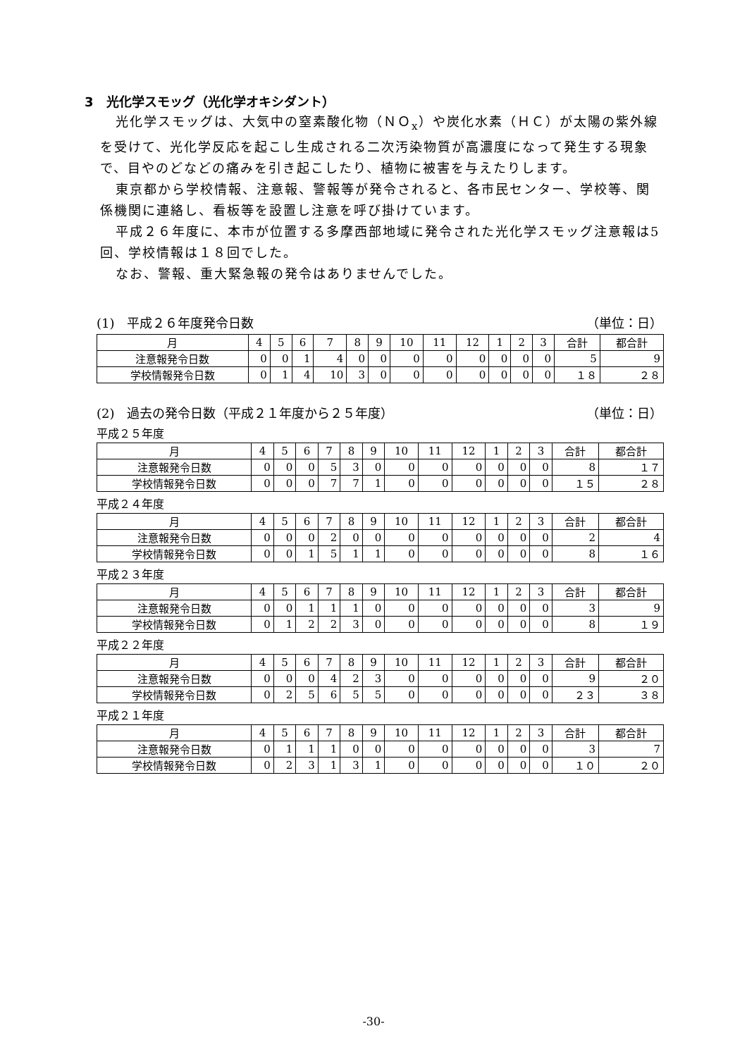3　光化学スモッグ（光化学オキシダント）
光化学スモッグは、大気中の窒素酸化物（ＮＯ<sub>x</sub>）や炭化水素（ＨＣ）が太陽の紫外線を受けて、光化学反応を起こし生成される二次汚染物質が高濃度になって発生する現象で、目やのどなどの痛みを引き起こしたり、植物に被害を与えたりします。
東京都から学校情報、注意報、警報等が発令されると、各市民センター、学校等、関係機関に連絡し、看板等を設置し注意を呼び掛けています。
平成２６年度に、本市が位置する多摩西部地域に発令された光化学スモッグ注意報は5回、学校情報は１８回でした。
なお、警報、重大緊急報の発令はありませんでした。
(1)　平成２６年度発令日数 （単位：日）
| 月 | 4 | 5 | 6 | 7 | 8 | 9 | 10 | 11 | 12 | 1 | 2 | 3 | 合計 | 都合計 |
| --- | --- | --- | --- | --- | --- | --- | --- | --- | --- | --- | --- | --- | --- | --- |
| 注意報発令日数 | 0 | 0 | 1 | 4 | 0 | 0 | 0 | 0 | 0 | 0 | 0 | 0 | 5 | 9 |
| 学校情報発令日数 | 0 | 1 | 4 | 10 | 3 | 0 | 0 | 0 | 0 | 0 | 0 | 0 | １８ | ２８ |
(2)　過去の発令日数（平成２１年度から２５年度） （単位：日）
平成２５年度
| 月 | 4 | 5 | 6 | 7 | 8 | 9 | 10 | 11 | 12 | 1 | 2 | 3 | 合計 | 都合計 |
| --- | --- | --- | --- | --- | --- | --- | --- | --- | --- | --- | --- | --- | --- | --- |
| 注意報発令日数 | 0 | 0 | 0 | 5 | 3 | 0 | 0 | 0 | 0 | 0 | 0 | 0 | 8 | １７ |
| 学校情報発令日数 | 0 | 0 | 0 | 7 | 7 | 1 | 0 | 0 | 0 | 0 | 0 | 0 | １５ | ２８ |
平成２４年度
| 月 | 4 | 5 | 6 | 7 | 8 | 9 | 10 | 11 | 12 | 1 | 2 | 3 | 合計 | 都合計 |
| --- | --- | --- | --- | --- | --- | --- | --- | --- | --- | --- | --- | --- | --- | --- |
| 注意報発令日数 | 0 | 0 | 0 | 2 | 0 | 0 | 0 | 0 | 0 | 0 | 0 | 0 | 2 | 4 |
| 学校情報発令日数 | 0 | 0 | 1 | 5 | 1 | 1 | 0 | 0 | 0 | 0 | 0 | 0 | 8 | １６ |
平成２３年度
| 月 | 4 | 5 | 6 | 7 | 8 | 9 | 10 | 11 | 12 | 1 | 2 | 3 | 合計 | 都合計 |
| --- | --- | --- | --- | --- | --- | --- | --- | --- | --- | --- | --- | --- | --- | --- |
| 注意報発令日数 | 0 | 0 | 1 | 1 | 1 | 0 | 0 | 0 | 0 | 0 | 0 | 0 | 3 | 9 |
| 学校情報発令日数 | 0 | 1 | 2 | 2 | 3 | 0 | 0 | 0 | 0 | 0 | 0 | 0 | 8 | １９ |
平成２２年度
| 月 | 4 | 5 | 6 | 7 | 8 | 9 | 10 | 11 | 12 | 1 | 2 | 3 | 合計 | 都合計 |
| --- | --- | --- | --- | --- | --- | --- | --- | --- | --- | --- | --- | --- | --- | --- |
| 注意報発令日数 | 0 | 0 | 0 | 4 | 2 | 3 | 0 | 0 | 0 | 0 | 0 | 0 | 9 | ２０ |
| 学校情報発令日数 | 0 | 2 | 5 | 6 | 5 | 5 | 0 | 0 | 0 | 0 | 0 | 0 | ２３ | ３８ |
平成２１年度
| 月 | 4 | 5 | 6 | 7 | 8 | 9 | 10 | 11 | 12 | 1 | 2 | 3 | 合計 | 都合計 |
| --- | --- | --- | --- | --- | --- | --- | --- | --- | --- | --- | --- | --- | --- | --- |
| 注意報発令日数 | 0 | 1 | 1 | 1 | 0 | 0 | 0 | 0 | 0 | 0 | 0 | 0 | 3 | 7 |
| 学校情報発令日数 | 0 | 2 | 3 | 1 | 3 | 1 | 0 | 0 | 0 | 0 | 0 | 0 | １０ | ２０ |
-30-